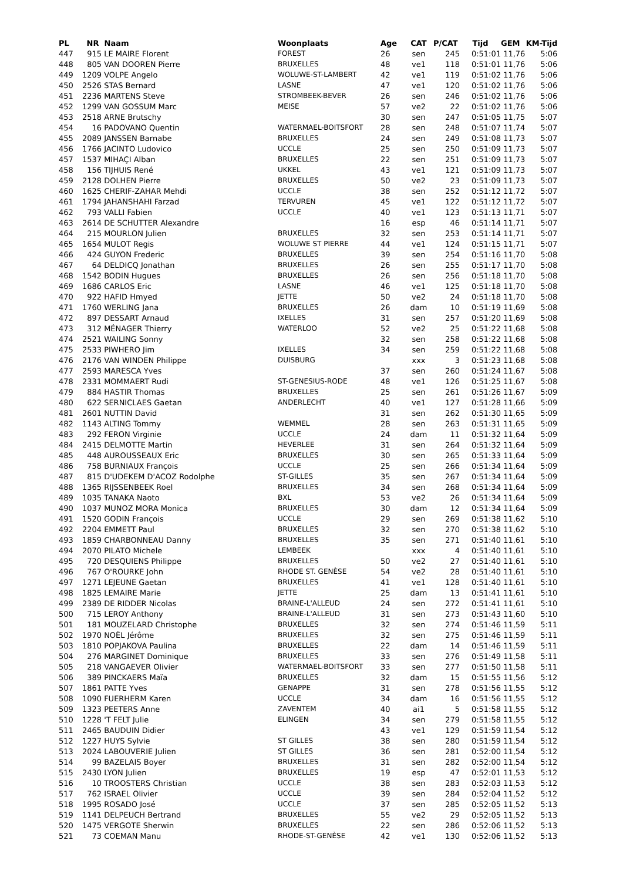| PL | NR | Naam | Woonplaats | Age | CAT | P/CAT | Tijd | GEM | KM-Tijd |
| --- | --- | --- | --- | --- | --- | --- | --- | --- | --- |
| 447 | 915 | LE MAIRE Florent | FOREST | 26 | sen | 245 | 0:51:01 | 11,76 | 5:06 |
| 448 | 805 | VAN DOOREN Pierre | BRUXELLES | 48 | ve1 | 118 | 0:51:01 | 11,76 | 5:06 |
| 449 | 1209 | VOLPE Angelo | WOLUWE-ST-LAMBERT | 42 | ve1 | 119 | 0:51:02 | 11,76 | 5:06 |
| 450 | 2526 | STAS Bernard | LASNE | 47 | ve1 | 120 | 0:51:02 | 11,76 | 5:06 |
| 451 | 2236 | MARTENS Steve | STROMBEEK-BEVER | 26 | sen | 246 | 0:51:02 | 11,76 | 5:06 |
| 452 | 1299 | VAN GOSSUM Marc | MEISE | 57 | ve2 | 22 | 0:51:02 | 11,76 | 5:06 |
| 453 | 2518 | ARNE Brutschy | | 30 | sen | 247 | 0:51:05 | 11,75 | 5:07 |
| 454 | 16 | PADOVANO Quentin | WATERMAEL-BOITSFORT | 28 | sen | 248 | 0:51:07 | 11,74 | 5:07 |
| 455 | 2089 | JANSSEN Barnabe | BRUXELLES | 24 | sen | 249 | 0:51:08 | 11,73 | 5:07 |
| 456 | 1766 | JACINTO Ludovico | UCCLE | 25 | sen | 250 | 0:51:09 | 11,73 | 5:07 |
| 457 | 1537 | MIHAÇI Alban | BRUXELLES | 22 | sen | 251 | 0:51:09 | 11,73 | 5:07 |
| 458 | 156 | TIJHUIS René | UKKEL | 43 | ve1 | 121 | 0:51:09 | 11,73 | 5:07 |
| 459 | 2128 | DOLHEN Pierre | BRUXELLES | 50 | ve2 | 23 | 0:51:09 | 11,73 | 5:07 |
| 460 | 1625 | CHERIF-ZAHAR Mehdi | UCCLE | 38 | sen | 252 | 0:51:12 | 11,72 | 5:07 |
| 461 | 1794 | JAHANSHAHI Farzad | TERVUREN | 45 | ve1 | 122 | 0:51:12 | 11,72 | 5:07 |
| 462 | 793 | VALLI Fabien | UCCLE | 40 | ve1 | 123 | 0:51:13 | 11,71 | 5:07 |
| 463 | 2614 | DE SCHUTTER Alexandre | | 16 | esp | 46 | 0:51:14 | 11,71 | 5:07 |
| 464 | 215 | MOURLON Julien | BRUXELLES | 32 | sen | 253 | 0:51:14 | 11,71 | 5:07 |
| 465 | 1654 | MULOT Regis | WOLUWE ST PIERRE | 44 | ve1 | 124 | 0:51:15 | 11,71 | 5:07 |
| 466 | 424 | GUYON Frederic | BRUXELLES | 39 | sen | 254 | 0:51:16 | 11,70 | 5:08 |
| 467 | 64 | DELDICQ Jonathan | BRUXELLES | 26 | sen | 255 | 0:51:17 | 11,70 | 5:08 |
| 468 | 1542 | BODIN Hugues | BRUXELLES | 26 | sen | 256 | 0:51:18 | 11,70 | 5:08 |
| 469 | 1686 | CARLOS Eric | LASNE | 46 | ve1 | 125 | 0:51:18 | 11,70 | 5:08 |
| 470 | 922 | HAFID Hmyed | JETTE | 50 | ve2 | 24 | 0:51:18 | 11,70 | 5:08 |
| 471 | 1760 | WERLING Jana | BRUXELLES | 26 | dam | 10 | 0:51:19 | 11,69 | 5:08 |
| 472 | 897 | DESSART Arnaud | IXELLES | 31 | sen | 257 | 0:51:20 | 11,69 | 5:08 |
| 473 | 312 | MÉNAGER Thierry | WATERLOO | 52 | ve2 | 25 | 0:51:22 | 11,68 | 5:08 |
| 474 | 2521 | WAILING Sonny | | 32 | sen | 258 | 0:51:22 | 11,68 | 5:08 |
| 475 | 2533 | PIWHERO Jim | IXELLES | 34 | sen | 259 | 0:51:22 | 11,68 | 5:08 |
| 476 | 2176 | VAN WINDEN Philippe | DUISBURG | | xxx | 3 | 0:51:23 | 11,68 | 5:08 |
| 477 | 2593 | MARESCA Yves | | 37 | sen | 260 | 0:51:24 | 11,67 | 5:08 |
| 478 | 2331 | MOMMAERT Rudi | ST-GENESIUS-RODE | 48 | ve1 | 126 | 0:51:25 | 11,67 | 5:08 |
| 479 | 884 | HASTIR Thomas | BRUXELLES | 25 | sen | 261 | 0:51:26 | 11,67 | 5:09 |
| 480 | 622 | SERNICLAES Gaetan | ANDERLECHT | 40 | ve1 | 127 | 0:51:28 | 11,66 | 5:09 |
| 481 | 2601 | NUTTIN David | | 31 | sen | 262 | 0:51:30 | 11,65 | 5:09 |
| 482 | 1143 | ALTING Tommy | WEMMEL | 28 | sen | 263 | 0:51:31 | 11,65 | 5:09 |
| 483 | 292 | FERON Virginie | UCCLE | 24 | dam | 11 | 0:51:32 | 11,64 | 5:09 |
| 484 | 2415 | DELMOTTE Martin | HEVERLEE | 31 | sen | 264 | 0:51:32 | 11,64 | 5:09 |
| 485 | 448 | AUROUSSEAUX Eric | BRUXELLES | 30 | sen | 265 | 0:51:33 | 11,64 | 5:09 |
| 486 | 758 | BURNIAUX François | UCCLE | 25 | sen | 266 | 0:51:34 | 11,64 | 5:09 |
| 487 | 815 | D'UDEKEM D'ACOZ Rodolphe | ST-GILLES | 35 | sen | 267 | 0:51:34 | 11,64 | 5:09 |
| 488 | 1365 | RIJSSENBEEK Roel | BRUXELLES | 34 | sen | 268 | 0:51:34 | 11,64 | 5:09 |
| 489 | 1035 | TANAKA Naoto | BXL | 53 | ve2 | 26 | 0:51:34 | 11,64 | 5:09 |
| 490 | 1037 | MUNOZ MORA Monica | BRUXELLES | 30 | dam | 12 | 0:51:34 | 11,64 | 5:09 |
| 491 | 1520 | GODIN François | UCCLE | 29 | sen | 269 | 0:51:38 | 11,62 | 5:10 |
| 492 | 2204 | EMMETT Paul | BRUXELLES | 32 | sen | 270 | 0:51:38 | 11,62 | 5:10 |
| 493 | 1859 | CHARBONNEAU Danny | BRUXELLES | 35 | sen | 271 | 0:51:40 | 11,61 | 5:10 |
| 494 | 2070 | PILATO Michele | LEMBEEK | | xxx | 4 | 0:51:40 | 11,61 | 5:10 |
| 495 | 720 | DESQUIENS Philippe | BRUXELLES | 50 | ve2 | 27 | 0:51:40 | 11,61 | 5:10 |
| 496 | 767 | O'ROURKE John | RHODE ST. GENÈSE | 54 | ve2 | 28 | 0:51:40 | 11,61 | 5:10 |
| 497 | 1271 | LEJEUNE Gaetan | BRUXELLES | 41 | ve1 | 128 | 0:51:40 | 11,61 | 5:10 |
| 498 | 1825 | LEMAIRE Marie | JETTE | 25 | dam | 13 | 0:51:41 | 11,61 | 5:10 |
| 499 | 2389 | DE RIDDER Nicolas | BRAINE-L'ALLEUD | 24 | sen | 272 | 0:51:41 | 11,61 | 5:10 |
| 500 | 715 | LEROY Anthony | BRAINE-L'ALLEUD | 31 | sen | 273 | 0:51:43 | 11,60 | 5:10 |
| 501 | 181 | MOUZELARD Christophe | BRUXELLES | 32 | sen | 274 | 0:51:46 | 11,59 | 5:11 |
| 502 | 1970 | NOËL Jérôme | BRUXELLES | 32 | sen | 275 | 0:51:46 | 11,59 | 5:11 |
| 503 | 1810 | POPJAKOVA Paulina | BRUXELLES | 22 | dam | 14 | 0:51:46 | 11,59 | 5:11 |
| 504 | 276 | MARGINET Dominique | BRUXELLES | 33 | sen | 276 | 0:51:49 | 11,58 | 5:11 |
| 505 | 218 | VANGAEVER Olivier | WATERMAEL-BOITSFORT | 33 | sen | 277 | 0:51:50 | 11,58 | 5:11 |
| 506 | 389 | PINCKAERS Maïa | BRUXELLES | 32 | dam | 15 | 0:51:55 | 11,56 | 5:12 |
| 507 | 1861 | PATTE Yves | GENAPPE | 31 | sen | 278 | 0:51:56 | 11,55 | 5:12 |
| 508 | 1090 | FUERHERM Karen | UCCLE | 34 | dam | 16 | 0:51:56 | 11,55 | 5:12 |
| 509 | 1323 | PEETERS Anne | ZAVENTEM | 40 | ai1 | 5 | 0:51:58 | 11,55 | 5:12 |
| 510 | 1228 | 'T FELT Julie | ELINGEN | 34 | sen | 279 | 0:51:58 | 11,55 | 5:12 |
| 511 | 2465 | BAUDUIN Didier | | 43 | ve1 | 129 | 0:51:59 | 11,54 | 5:12 |
| 512 | 1227 | HUYS Sylvie | ST GILLES | 38 | sen | 280 | 0:51:59 | 11,54 | 5:12 |
| 513 | 2024 | LABOUVERIE Julien | ST GILLES | 36 | sen | 281 | 0:52:00 | 11,54 | 5:12 |
| 514 | 99 | BAZELAIS Boyer | BRUXELLES | 31 | sen | 282 | 0:52:00 | 11,54 | 5:12 |
| 515 | 2430 | LYON Julien | BRUXELLES | 19 | esp | 47 | 0:52:01 | 11,53 | 5:12 |
| 516 | 10 | TROOSTERS Christian | UCCLE | 38 | sen | 283 | 0:52:03 | 11,53 | 5:12 |
| 517 | 762 | ISRAEL Olivier | UCCLE | 39 | sen | 284 | 0:52:04 | 11,52 | 5:12 |
| 518 | 1995 | ROSADO José | UCCLE | 37 | sen | 285 | 0:52:05 | 11,52 | 5:13 |
| 519 | 1141 | DELPEUCH Bertrand | BRUXELLES | 55 | ve2 | 29 | 0:52:05 | 11,52 | 5:13 |
| 520 | 1475 | VERGOTE Sherwin | BRUXELLES | 22 | sen | 286 | 0:52:06 | 11,52 | 5:13 |
| 521 | 73 | COEMAN Manu | RHODE-ST-GENÈSE | 42 | ve1 | 130 | 0:52:06 | 11,52 | 5:13 |